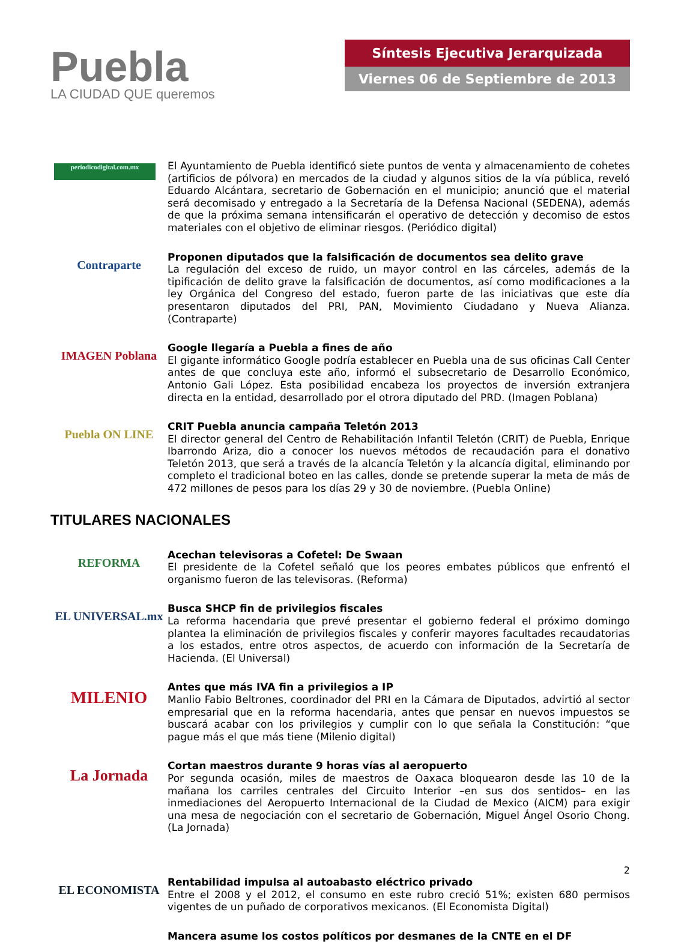Puebla
LA CIUDAD QUE queremos
Síntesis Ejecutiva Jerarquizada
Viernes 06 de Septiembre de 2013
periodicodigital.com.mx
El Ayuntamiento de Puebla identificó siete puntos de venta y almacenamiento de cohetes (artificios de pólvora) en mercados de la ciudad y algunos sitios de la vía pública, reveló Eduardo Alcántara, secretario de Gobernación en el municipio; anunció que el material será decomisado y entregado a la Secretaría de la Defensa Nacional (SEDENA), además de que la próxima semana intensificarán el operativo de detección y decomiso de estos materiales con el objetivo de eliminar riesgos. (Periódico digital)
Contraparte
Proponen diputados que la falsificación de documentos sea delito grave
La regulación del exceso de ruido, un mayor control en las cárceles, además de la tipificación de delito grave la falsificación de documentos, así como modificaciones a la ley Orgánica del Congreso del estado, fueron parte de las iniciativas que este día presentaron diputados del PRI, PAN, Movimiento Ciudadano y Nueva Alianza. (Contraparte)
IMAGEN Poblana
Google llegaría a Puebla a fines de año
El gigante informático Google podría establecer en Puebla una de sus oficinas Call Center antes de que concluya este año, informó el subsecretario de Desarrollo Económico, Antonio Gali López. Esta posibilidad encabeza los proyectos de inversión extranjera directa en la entidad, desarrollado por el otrora diputado del PRD. (Imagen Poblana)
Puebla ON LINE
CRIT Puebla anuncia campaña Teletón 2013
El director general del Centro de Rehabilitación Infantil Teletón (CRIT) de Puebla, Enrique Ibarrondo Ariza, dio a conocer los nuevos métodos de recaudación para el donativo Teletón 2013, que será a través de la alcancía Teletón y la alcancía digital, eliminando por completo el tradicional boteo en las calles, donde se pretende superar la meta de más de 472 millones de pesos para los días 29 y 30 de noviembre. (Puebla Online)
TITULARES NACIONALES
REFORMA
Acechan televisoras a Cofetel: De Swaan
El presidente de la Cofetel señaló que los peores embates públicos que enfrentó el organismo fueron de las televisoras. (Reforma)
EL UNIVERSAL.mx
Busca SHCP fin de privilegios fiscales
La reforma hacendaria que prevé presentar el gobierno federal el próximo domingo plantea la eliminación de privilegios fiscales y conferir mayores facultades recaudatorias a los estados, entre otros aspectos, de acuerdo con información de la Secretaría de Hacienda. (El Universal)
MILENIO
Antes que más IVA fin a privilegios a IP
Manlio Fabio Beltrones, coordinador del PRI en la Cámara de Diputados, advirtió al sector empresarial que en la reforma hacendaria, antes que pensar en nuevos impuestos se buscará acabar con los privilegios y cumplir con lo que señala la Constitución: “que pague más el que más tiene (Milenio digital)
La Jornada
Cortan maestros durante 9 horas vías al aeropuerto
Por segunda ocasión, miles de maestros de Oaxaca bloquearon desde las 10 de la mañana los carriles centrales del Circuito Interior –en sus dos sentidos– en las inmediaciones del Aeropuerto Internacional de la Ciudad de Mexico (AICM) para exigir una mesa de negociación con el secretario de Gobernación, Miguel Ángel Osorio Chong. (La Jornada)
EL ECONOMISTA
Rentabilidad impulsa al autoabasto eléctrico privado
Entre el 2008 y el 2012, el consumo en este rubro creció 51%; existen 680 permisos vigentes de un puñado de corporativos mexicanos. (El Economista Digital)
Mancera asume los costos políticos por desmanes de la CNTE en el DF
2